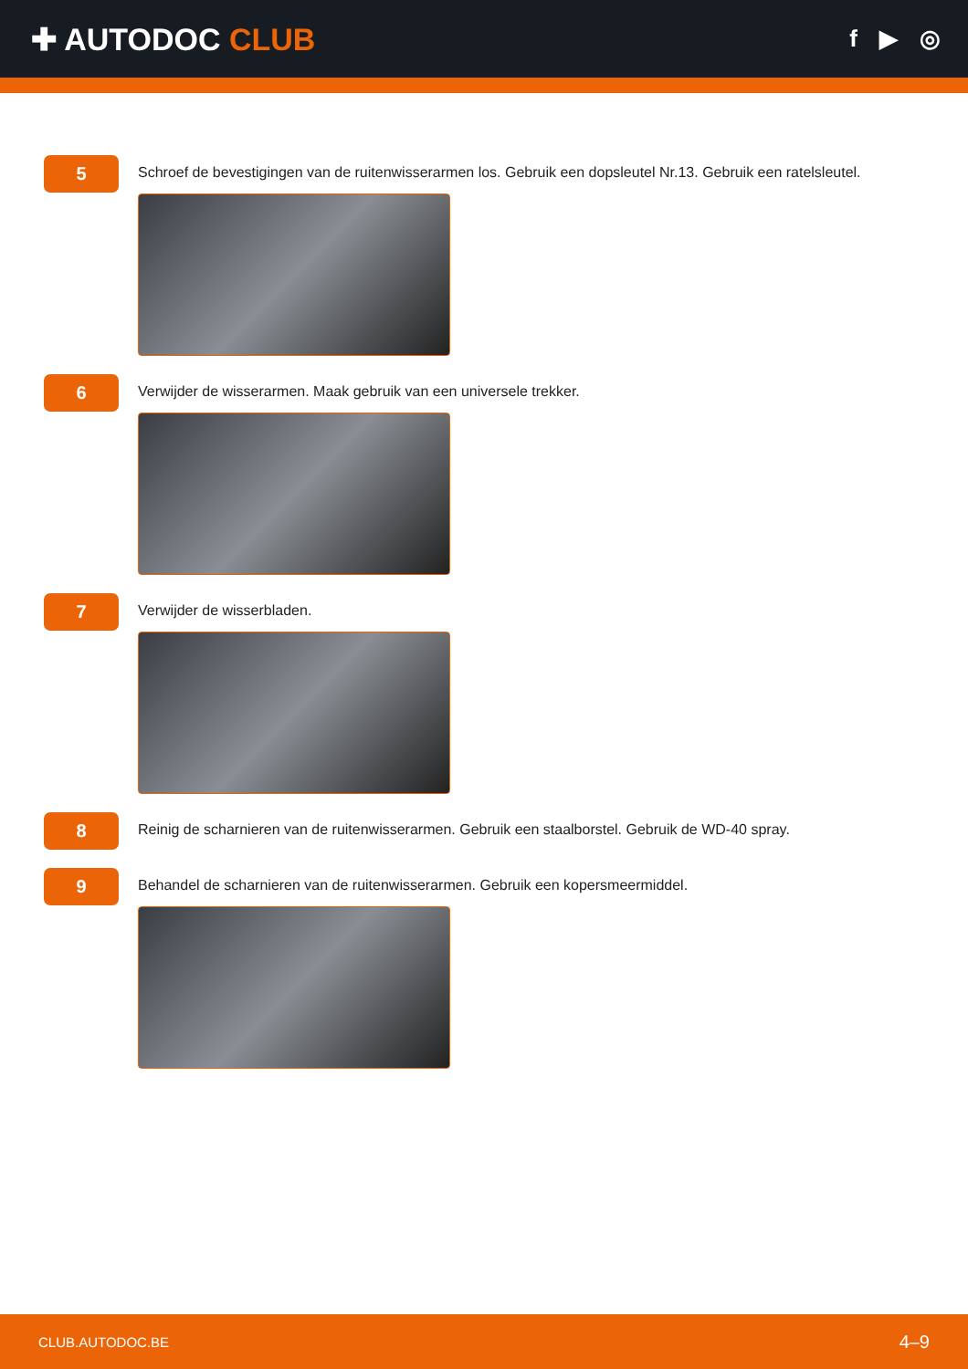✚ AUTODOC CLUB
f ▶ ◎
5
Schroef de bevestigingen van de ruitenwisserarmen los. Gebruik een dopsleutel Nr.13. Gebruik een ratelsleutel.
6
Verwijder de wisserarmen. Maak gebruik van een universele trekker.
7
Verwijder de wisserbladen.
8
Reinig de scharnieren van de ruitenwisserarmen. Gebruik een staalborstel. Gebruik de WD-40 spray.
9
Behandel de scharnieren van de ruitenwisserarmen. Gebruik een kopersmeermiddel.
CLUB.AUTODOC.BE 4–9